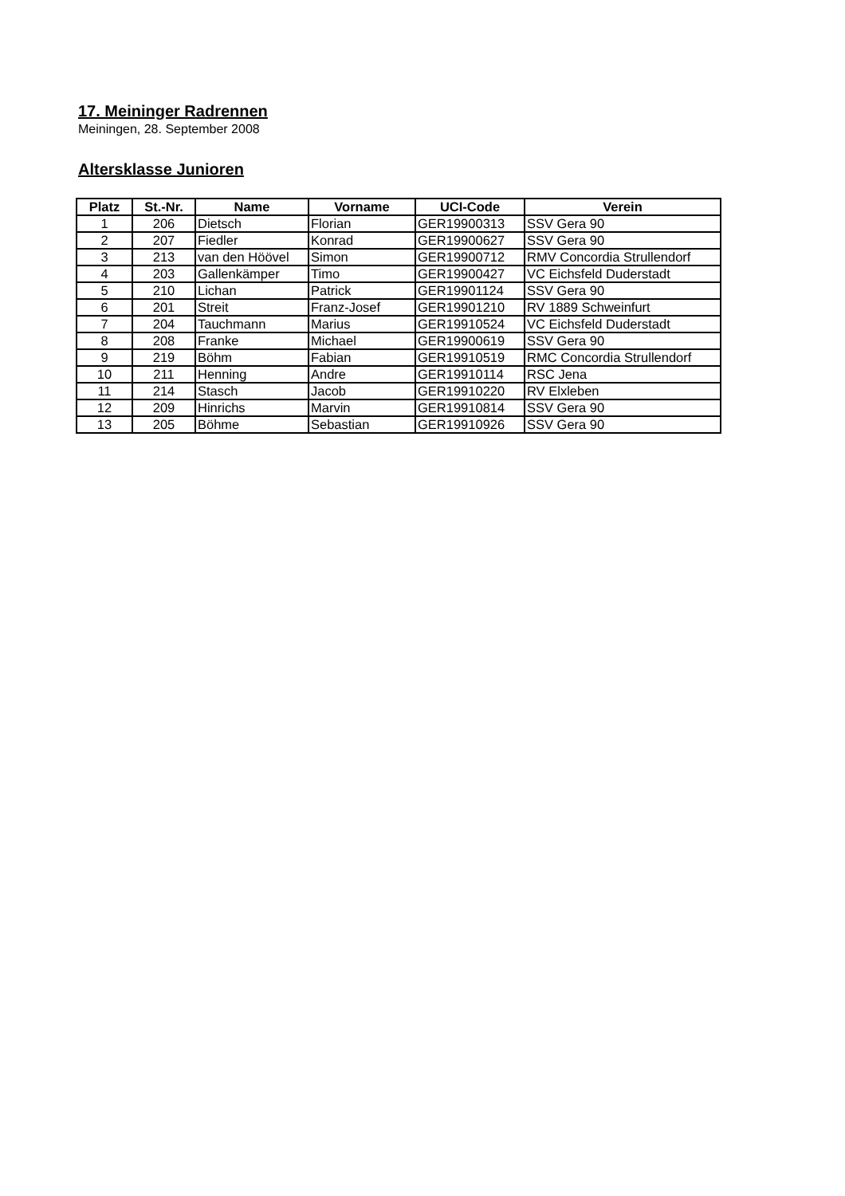17. Meininger Radrennen
Meiningen, 28. September 2008
Altersklasse Junioren
| Platz | St.-Nr. | Name | Vorname | UCI-Code | Verein |
| --- | --- | --- | --- | --- | --- |
| 1 | 206 | Dietsch | Florian | GER19900313 | SSV Gera 90 |
| 2 | 207 | Fiedler | Konrad | GER19900627 | SSV Gera 90 |
| 3 | 213 | van den Höövel | Simon | GER19900712 | RMV Concordia Strullendorf |
| 4 | 203 | Gallenkämper | Timo | GER19900427 | VC Eichsfeld Duderstadt |
| 5 | 210 | Lichan | Patrick | GER19901124 | SSV Gera 90 |
| 6 | 201 | Streit | Franz-Josef | GER19901210 | RV 1889 Schweinfurt |
| 7 | 204 | Tauchmann | Marius | GER19910524 | VC Eichsfeld Duderstadt |
| 8 | 208 | Franke | Michael | GER19900619 | SSV Gera 90 |
| 9 | 219 | Böhm | Fabian | GER19910519 | RMC Concordia Strullendorf |
| 10 | 211 | Henning | Andre | GER19910114 | RSC Jena |
| 11 | 214 | Stasch | Jacob | GER19910220 | RV Elxleben |
| 12 | 209 | Hinrichs | Marvin | GER19910814 | SSV Gera 90 |
| 13 | 205 | Böhme | Sebastian | GER19910926 | SSV Gera 90 |